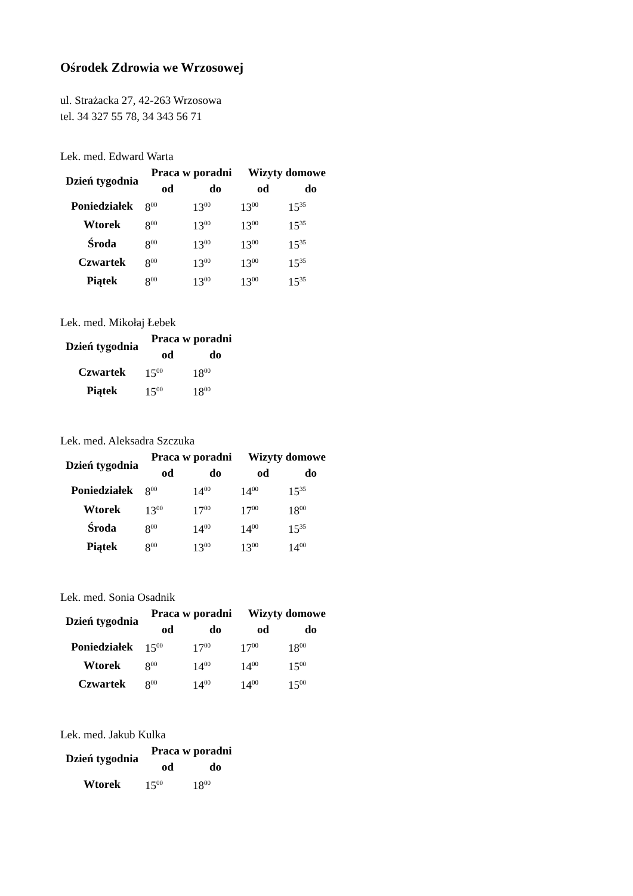Ośrodek Zdrowia we Wrzosowej
ul. Strażacka 27, 42-263 Wrzosowa
tel. 34 327 55 78, 34 343 56 71
Lek. med. Edward Warta
| Dzień tygodnia | Praca w poradni | | Wizyty domowe | |
| --- | --- | --- | --- | --- |
| | od | do | od | do |
| Poniedziałek | 8<sup>00</sup> | 13<sup>00</sup> | 13<sup>00</sup> | 15<sup>35</sup> |
| Wtorek | 8<sup>00</sup> | 13<sup>00</sup> | 13<sup>00</sup> | 15<sup>35</sup> |
| Środa | 8<sup>00</sup> | 13<sup>00</sup> | 13<sup>00</sup> | 15<sup>35</sup> |
| Czwartek | 8<sup>00</sup> | 13<sup>00</sup> | 13<sup>00</sup> | 15<sup>35</sup> |
| Piątek | 8<sup>00</sup> | 13<sup>00</sup> | 13<sup>00</sup> | 15<sup>35</sup> |
Lek. med. Mikołaj Łebek
| Dzień tygodnia | Praca w poradni | |
| --- | --- | --- |
| | od | do |
| Czwartek | 15<sup>00</sup> | 18<sup>00</sup> |
| Piątek | 15<sup>00</sup> | 18<sup>00</sup> |
Lek. med. Aleksadra Szczuka
| Dzień tygodnia | Praca w poradni | | Wizyty domowe | |
| --- | --- | --- | --- | --- |
| | od | do | od | do |
| Poniedziałek | 8<sup>00</sup> | 14<sup>00</sup> | 14<sup>00</sup> | 15<sup>35</sup> |
| Wtorek | 13<sup>00</sup> | 17<sup>00</sup> | 17<sup>00</sup> | 18<sup>00</sup> |
| Środa | 8<sup>00</sup> | 14<sup>00</sup> | 14<sup>00</sup> | 15<sup>35</sup> |
| Piątek | 8<sup>00</sup> | 13<sup>00</sup> | 13<sup>00</sup> | 14<sup>00</sup> |
Lek. med. Sonia Osadnik
| Dzień tygodnia | Praca w poradni | | Wizyty domowe | |
| --- | --- | --- | --- | --- |
| | od | do | od | do |
| Poniedziałek | 15<sup>00</sup> | 17<sup>00</sup> | 17<sup>00</sup> | 18<sup>00</sup> |
| Wtorek | 8<sup>00</sup> | 14<sup>00</sup> | 14<sup>00</sup> | 15<sup>00</sup> |
| Czwartek | 8<sup>00</sup> | 14<sup>00</sup> | 14<sup>00</sup> | 15<sup>00</sup> |
Lek. med. Jakub Kulka
| Dzień tygodnia | Praca w poradni | |
| --- | --- | --- |
| | od | do |
| Wtorek | 15<sup>00</sup> | 18<sup>00</sup> |